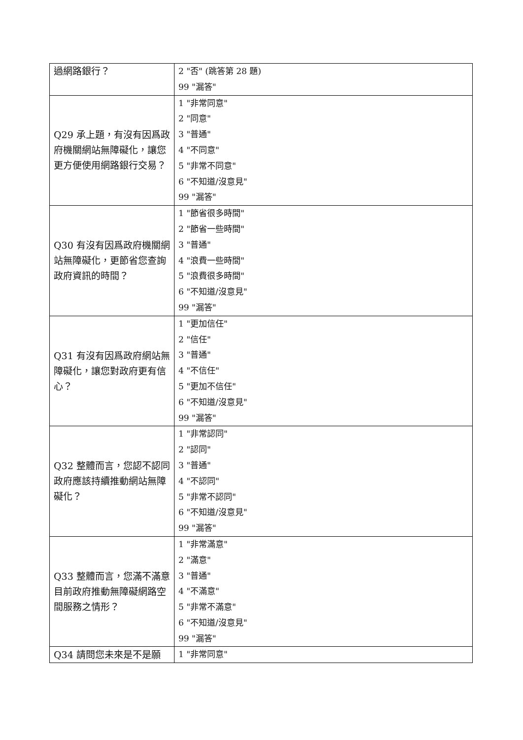| 過網路銀行？ | 2 "否" (跳答第 28 題) 99 "漏答" |
| Q29 承上題，有沒有因爲政府機關網站無障礙化，讓您更方便使用網路銀行交易？ | 1 "非常同意" 2 "同意" 3 "普通" 4 "不同意" 5 "非常不同意" 6 "不知道/沒意見" 99 "漏答" |
| Q30 有沒有因爲政府機關網站無障礙化，更節省您查詢政府資訊的時間？ | 1 "節省很多時間" 2 "節省一些時間" 3 "普通" 4 "浪費一些時間" 5 "浪費很多時間" 6 "不知道/沒意見" 99 "漏答" |
| Q31 有沒有因爲政府網站無障礙化，讓您對政府更有信心？ | 1 "更加信任" 2 "信任" 3 "普通" 4 "不信任" 5 "更加不信任" 6 "不知道/沒意見" 99 "漏答" |
| Q32 整體而言，您認不認同政府應該持續推動網站無障礙化？ | 1 "非常認同" 2 "認同" 3 "普通" 4 "不認同" 5 "非常不認同" 6 "不知道/沒意見" 99 "漏答" |
| Q33 整體而言，您滿不滿意目前政府推動無障礙網路空間服務之情形？ | 1 "非常滿意" 2 "滿意" 3 "普通" 4 "不滿意" 5 "非常不滿意" 6 "不知道/沒意見" 99 "漏答" |
| Q34 請問您未來是不是願 | 1 "非常同意" |